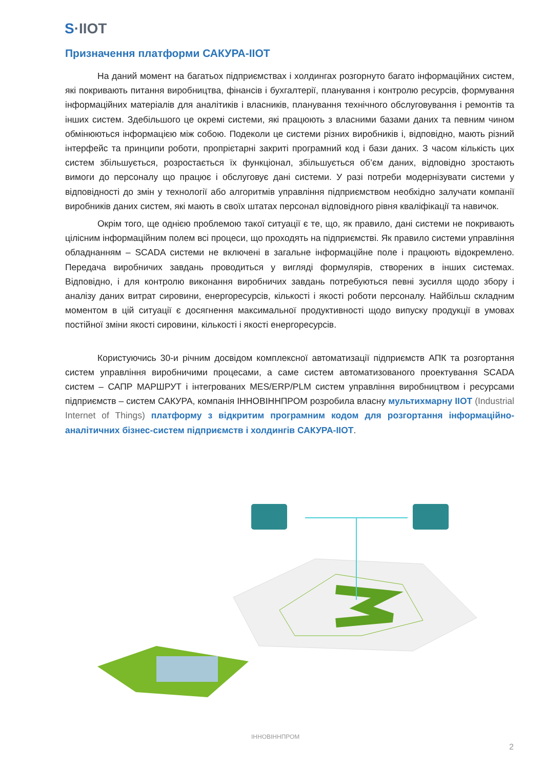S·IIOT
Призначення платформи САКУРА-ІІОТ
На даний момент на багатьох підприємствах і холдингах розгорнуто багато інформаційних систем, які покривають питання виробництва, фінансів і бухгалтерії, планування і контролю ресурсів, формування інформаційних матеріалів для аналітиків і власників, планування технічного обслуговування і ремонтів та інших систем. Здебільшого це окремі системи, які працюють з власними базами даних та певним чином обмінюються інформацією між собою. Подеколи це системи різних виробників і, відповідно, мають різний інтерфейс та принципи роботи, пропрієтарні закриті програмний код і бази даних. З часом кількість цих систем збільшується, розростається їх функціонал, збільшується об’єм даних, відповідно зростають вимоги до персоналу що працює і обслуговує дані системи. У разі потреби модернізувати системи у відповідності до змін у технології або алгоритмів управління підприємством необхідно залучати компанії виробників даних систем, які мають в своїх штатах персонал відповідного рівня кваліфікації та навичок.
Окрім того, ще однією проблемою такої ситуації є те, що, як правило, дані системи не покривають цілісним інформаційним полем всі процеси, що проходять на підприємстві. Як правило системи управління обладнанням – SCADA системи не включені в загальне інформаційне поле і працюють відокремлено. Передача виробничих завдань проводиться у вигляді формулярів, створених в інших системах. Відповідно, і для контролю виконання виробничих завдань потребуються певні зусилля щодо збору і аналізу даних витрат сировини, енергоресурсів, кількості і якості роботи персоналу. Найбільш складним моментом в цій ситуації є досягнення максимальної продуктивності щодо випуску продукції в умовах постійної зміни якості сировини, кількості і якості енергоресурсів.
Користуючись 30-и річним досвідом комплексної автоматизації підприємств АПК та розгортання систем управління виробничими процесами, а саме систем автоматизованого проектування SCADA систем – САПР МАРШРУТ і інтегрованих MES/ERP/PLM систем управління виробництвом і ресурсами підприємств – систем САКУРА, компанія ІННОВІННПРОМ розробила власну мультихмарну ІІОТ (Industrial Internet of Things) платформу з відкритим програмним кодом для розгортання інформаційно-аналітичних бізнес-систем підприємств і холдингів САКУРА-ІІОТ.
ІННОВІННПРОМ
2